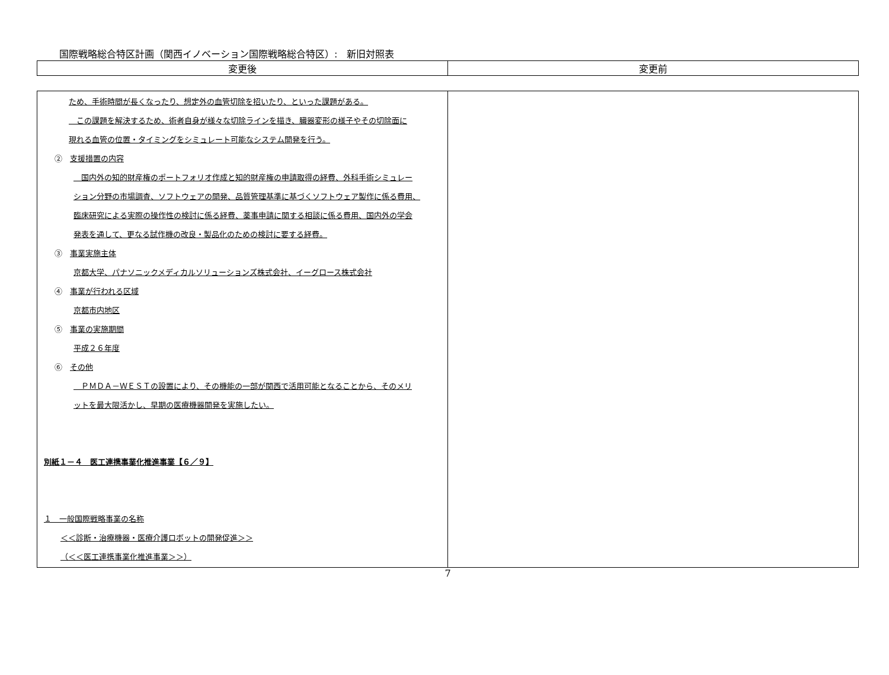国際戦略総合特区計画（関西イノベーション国際戦略総合特区）:　新旧対照表
| 変更後 | 変更前 |
| --- | --- |
| ため、手術時間が長くなったり、想定外の血管切除を招いたり、といった課題がある。 この課題を解決するため、術者自身が様々な切除ラインを描き、臓器変形の様子やその切除面に 現れる血管の位置・タイミングをシミュレート可能なシステム開発を行う。 ② 支援措置の内容 国内外の知的財産権のポートフォリオ作成と知的財産権の申請取得の経費、外科手術シミュレー ション分野の市場調査、ソフトウェアの開発、品質管理基準に基づくソフトウェア製作に係る費用、 臨床研究による実際の操作性の検討に係る経費、薬事申請に関する相談に係る費用、国内外の学会 発表を通して、更なる試作機の改良・製品化のための検討に要する経費。 ③ 事業実施主体 京都大学、パナソニックメディカルソリューションズ株式会社、イーグロース株式会社 ④ 事業が行われる区域 京都市内地区 ⑤ 事業の実施期間 平成２６年度 ⑥ その他 ＰＭＤＡ－ＷＥＳＴの設置により、その機能の一部が関西で活用可能となることから、そのメリ ットを最大限活かし、早期の医療機器開発を実施したい。 別紙１－４ 医工連携事業化推進事業【６／９】 １ 一般国際戦略事業の名称 ＜＜診断・治療機器・医療介護ロボットの開発促進＞＞ （＜＜医工連携事業化推進事業＞＞） | |
7